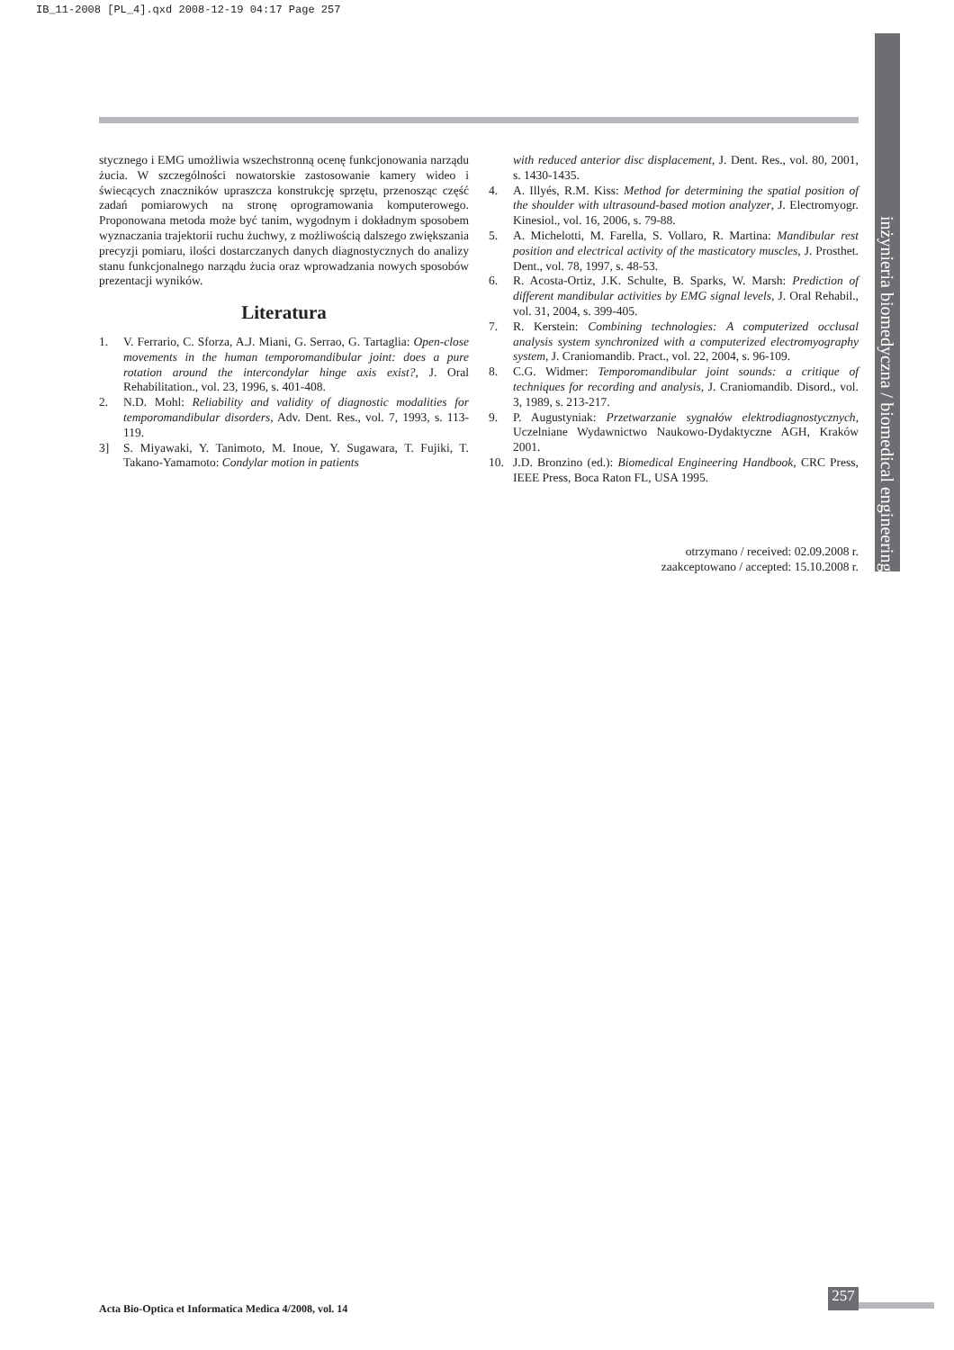IB_11-2008 [PL_4].qxd 2008-12-19 04:17 Page 257
inżynieria biomedyczna / biomedical engineering
stycznego i EMG umożliwia wszechstronną ocenę funkcjonowania narządu żucia. W szczególności nowatorskie zastosowanie kamery wideo i świecących znaczników upraszcza konstrukcję sprzętu, przenosząc część zadań pomiarowych na stronę oprogramowania komputerowego. Proponowana metoda może być tanim, wygodnym i dokładnym sposobem wyznaczania trajektorii ruchu żuchwy, z możliwością dalszego zwiększania precyzji pomiaru, ilości dostarczanych danych diagnostycznych do analizy stanu funkcjonalnego narządu żucia oraz wprowadzania nowych sposobów prezentacji wyników.
Literatura
1. V. Ferrario, C. Sforza, A.J. Miani, G. Serrao, G. Tartaglia: Open-close movements in the human temporomandibular joint: does a pure rotation around the intercondylar hinge axis exist?, J. Oral Rehabilitation., vol. 23, 1996, s. 401-408.
2. N.D. Mohl: Reliability and validity of diagnostic modalities for temporomandibular disorders, Adv. Dent. Res., vol. 7, 1993, s. 113-119.
3] S. Miyawaki, Y. Tanimoto, M. Inoue, Y. Sugawara, T. Fujiki, T. Takano-Yamamoto: Condylar motion in patients
with reduced anterior disc displacement, J. Dent. Res., vol. 80, 2001, s. 1430-1435.
4. A. Illyés, R.M. Kiss: Method for determining the spatial position of the shoulder with ultrasound-based motion analyzer, J. Electromyogr. Kinesiol., vol. 16, 2006, s. 79-88.
5. A. Michelotti, M. Farella, S. Vollaro, R. Martina: Mandibular rest position and electrical activity of the masticatory muscles, J. Prosthet. Dent., vol. 78, 1997, s. 48-53.
6. R. Acosta-Ortiz, J.K. Schulte, B. Sparks, W. Marsh: Prediction of different mandibular activities by EMG signal levels, J. Oral Rehabil., vol. 31, 2004, s. 399-405.
7. R. Kerstein: Combining technologies: A computerized occlusal analysis system synchronized with a computerized electromyography system, J. Craniomandib. Pract., vol. 22, 2004, s. 96-109.
8. C.G. Widmer: Temporomandibular joint sounds: a critique of techniques for recording and analysis, J. Craniomandib. Disord., vol. 3, 1989, s. 213-217.
9. P. Augustyniak: Przetwarzanie sygnałów elektrodiagnostycznych, Uczelniane Wydawnictwo Naukowo-Dydaktyczne AGH, Kraków 2001.
10. J.D. Bronzino (ed.): Biomedical Engineering Handbook, CRC Press, IEEE Press, Boca Raton FL, USA 1995.
otrzymano / received: 02.09.2008 r.
zaakceptowano / accepted: 15.10.2008 r.
Acta Bio-Optica et Informatica Medica 4/2008, vol. 14
257